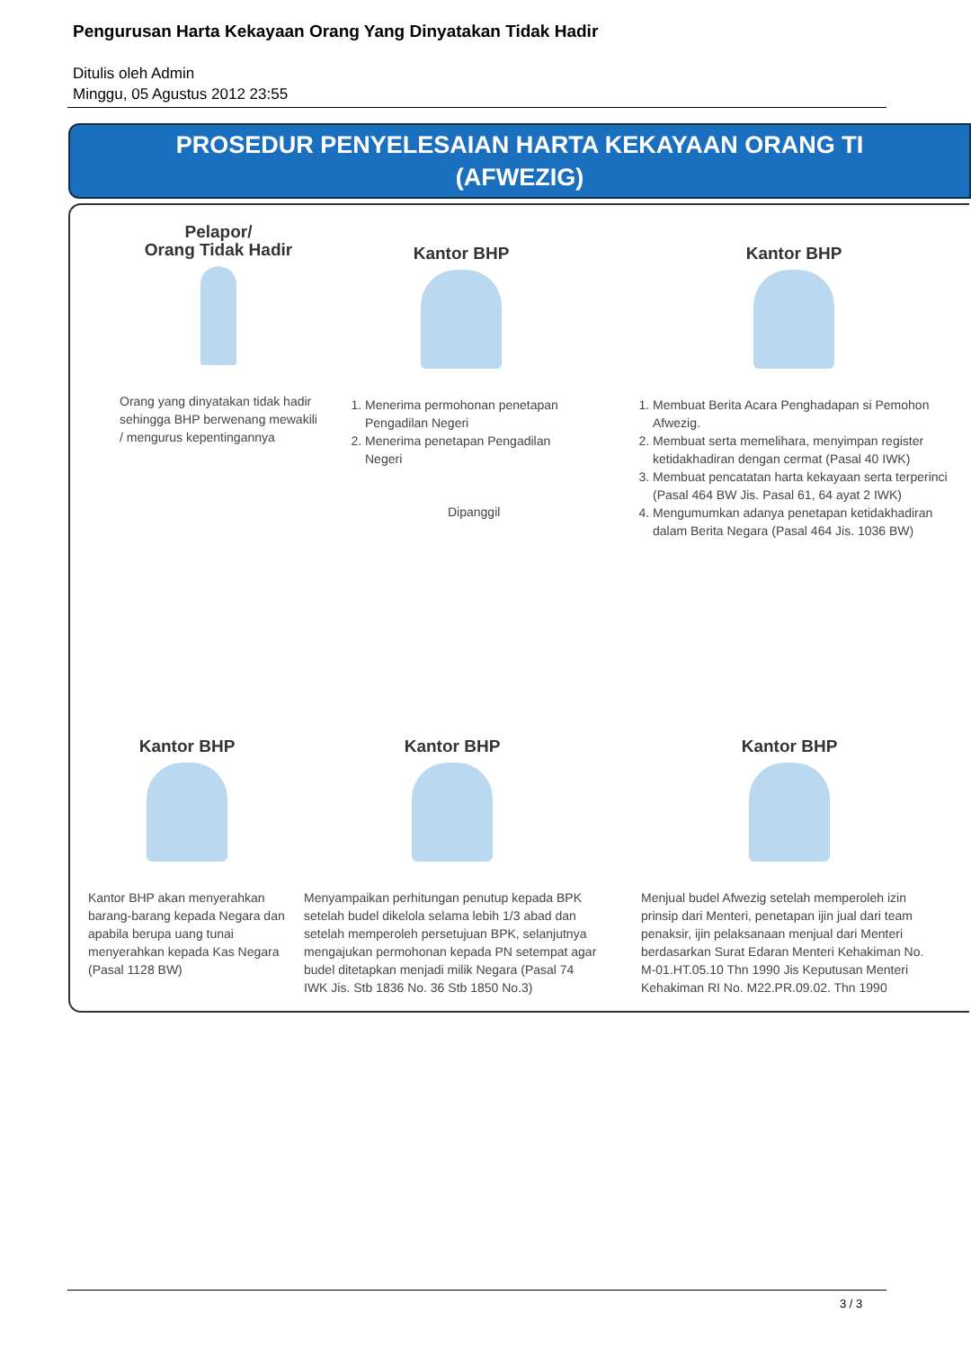Pengurusan Harta Kekayaan Orang Yang Dinyatakan Tidak Hadir
Ditulis oleh Admin
Minggu, 05 Agustus 2012 23:55
PROSEDUR PENYELESAIAN HARTA KEKAYAAN ORANG TI
(AFWEZIG)
Pelapor/
Orang Tidak Hadir
Orang yang dinyatakan tidak hadir sehingga BHP berwenang mewakili / mengurus kepentingannya
Kantor BHP
1. Menerima permohonan penetapan Pengadilan Negeri
2. Menerima penetapan Pengadilan Negeri
Kantor BHP
1. Membuat Berita Acara Penghadapan si Pemohon Afwezig.
2. Membuat serta memelihara, menyimpan register ketidakhadiran dengan cermat (Pasal 40 IWK)
3. Membuat pencatatan harta kekayaan serta terperinci (Pasal 464 BW Jis. Pasal 61, 64 ayat 2 IWK)
4. Mengumumkan adanya penetapan ketidakhadiran dalam Berita Negara (Pasal 464 Jis. 1036 BW)
Dipanggil
Kantor BHP
Kantor BHP akan menyerahkan barang-barang kepada Negara dan apabila berupa uang tunai menyerahkan kepada Kas Negara (Pasal 1128 BW)
Kantor BHP
Menyampaikan perhitungan penutup kepada BPK setelah budel dikelola selama lebih 1/3 abad dan setelah memperoleh persetujuan BPK, selanjutnya mengajukan permohonan kepada PN setempat agar budel ditetapkan menjadi milik Negara (Pasal 74 IWK Jis. Stb 1836 No. 36 Stb 1850 No.3)
Kantor BHP
Menjual budel Afwezig setelah memperoleh izin prinsip dari Menteri, penetapan ijin jual dari team penaksir, ijin pelaksanaan menjual dari Menteri berdasarkan Surat Edaran Menteri Kehakiman No. M-01.HT.05.10 Thn 1990 Jis Keputusan Menteri Kehakiman RI No. M22.PR.09.02. Thn 1990
3 / 3